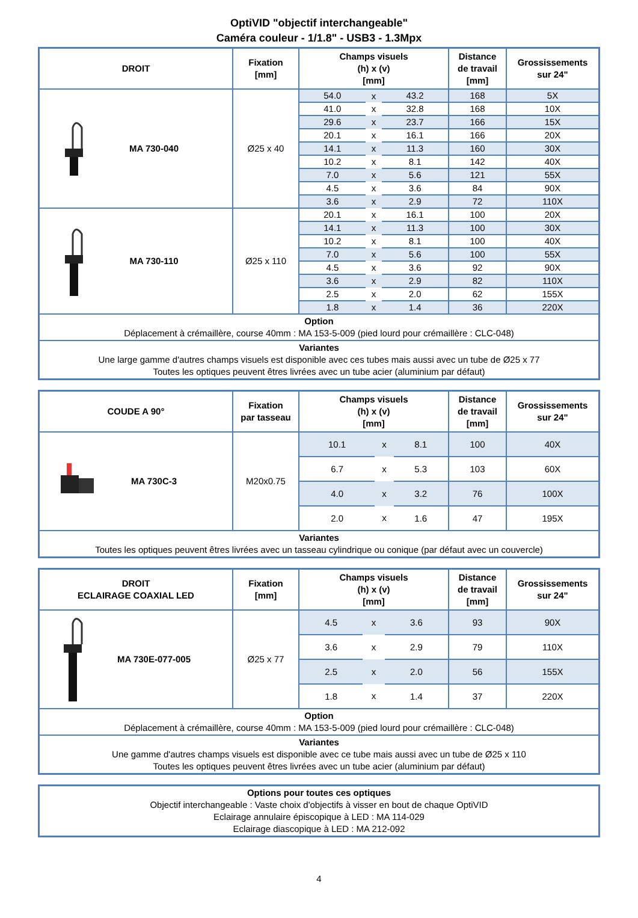OptiVID "objectif interchangeable"
Caméra couleur - 1/1.8" - USB3 - 1.3Mpx
| DROIT | Fixation [mm] | Champs visuels (h) x (v) [mm] | | | Distance de travail [mm] | Grossissements sur 24" |
| --- | --- | --- | --- | --- | --- | --- |
| MA 730-040 | Ø25 x 40 | 54.0 | x | 43.2 | 168 | 5X |
| | | 41.0 | x | 32.8 | 168 | 10X |
| | | 29.6 | x | 23.7 | 166 | 15X |
| | | 20.1 | x | 16.1 | 166 | 20X |
| | | 14.1 | x | 11.3 | 160 | 30X |
| | | 10.2 | x | 8.1 | 142 | 40X |
| | | 7.0 | x | 5.6 | 121 | 55X |
| | | 4.5 | x | 3.6 | 84 | 90X |
| | | 3.6 | x | 2.9 | 72 | 110X |
| MA 730-110 | Ø25 x 110 | 20.1 | x | 16.1 | 100 | 20X |
| | | 14.1 | x | 11.3 | 100 | 30X |
| | | 10.2 | x | 8.1 | 100 | 40X |
| | | 7.0 | x | 5.6 | 100 | 55X |
| | | 4.5 | x | 3.6 | 92 | 90X |
| | | 3.6 | x | 2.9 | 82 | 110X |
| | | 2.5 | x | 2.0 | 62 | 155X |
| | | 1.8 | x | 1.4 | 36 | 220X |
| Option Déplacement à crémaillère, course 40mm : MA 153-5-009 (pied lourd pour crémaillère : CLC-048) | | | | | | |
| Variantes Une large gamme d'autres champs visuels est disponible avec ces tubes mais aussi avec un tube de Ø25 x 77 Toutes les optiques peuvent êtres livrées avec un tube acier (aluminium par défaut) | | | | | | |
| COUDE A 90° | Fixation par tasseau | Champs visuels (h) x (v) [mm] | | | Distance de travail [mm] | Grossissements sur 24" |
| --- | --- | --- | --- | --- | --- | --- |
| MA 730C-3 | M20x0.75 | 10.1 | x | 8.1 | 100 | 40X |
| | | 6.7 | x | 5.3 | 103 | 60X |
| | | 4.0 | x | 3.2 | 76 | 100X |
| | | 2.0 | x | 1.6 | 47 | 195X |
| Variantes Toutes les optiques peuvent êtres livrées avec un tasseau cylindrique ou conique (par défaut avec un couvercle) | | | | | | |
| DROIT ECLAIRAGE COAXIAL LED | Fixation [mm] | Champs visuels (h) x (v) [mm] | | | Distance de travail [mm] | Grossissements sur 24" |
| --- | --- | --- | --- | --- | --- | --- |
| MA 730E-077-005 | Ø25 x 77 | 4.5 | x | 3.6 | 93 | 90X |
| | | 3.6 | x | 2.9 | 79 | 110X |
| | | 2.5 | x | 2.0 | 56 | 155X |
| | | 1.8 | x | 1.4 | 37 | 220X |
| Option Déplacement à crémaillère, course 40mm : MA 153-5-009 (pied lourd pour crémaillère : CLC-048) | | | | | | |
| Variantes Une gamme d'autres champs visuels est disponible avec ce tube mais aussi avec un tube de Ø25 x 110 Toutes les optiques peuvent êtres livrées avec un tube acier (aluminium par défaut) | | | | | | |
| Options pour toutes ces optiques Objectif interchangeable : Vaste choix d'objectifs à visser en bout de chaque OptiVID Eclairage annulaire épiscopique à LED : MA 114-029 Eclairage diascopique à LED : MA 212-092 |
4